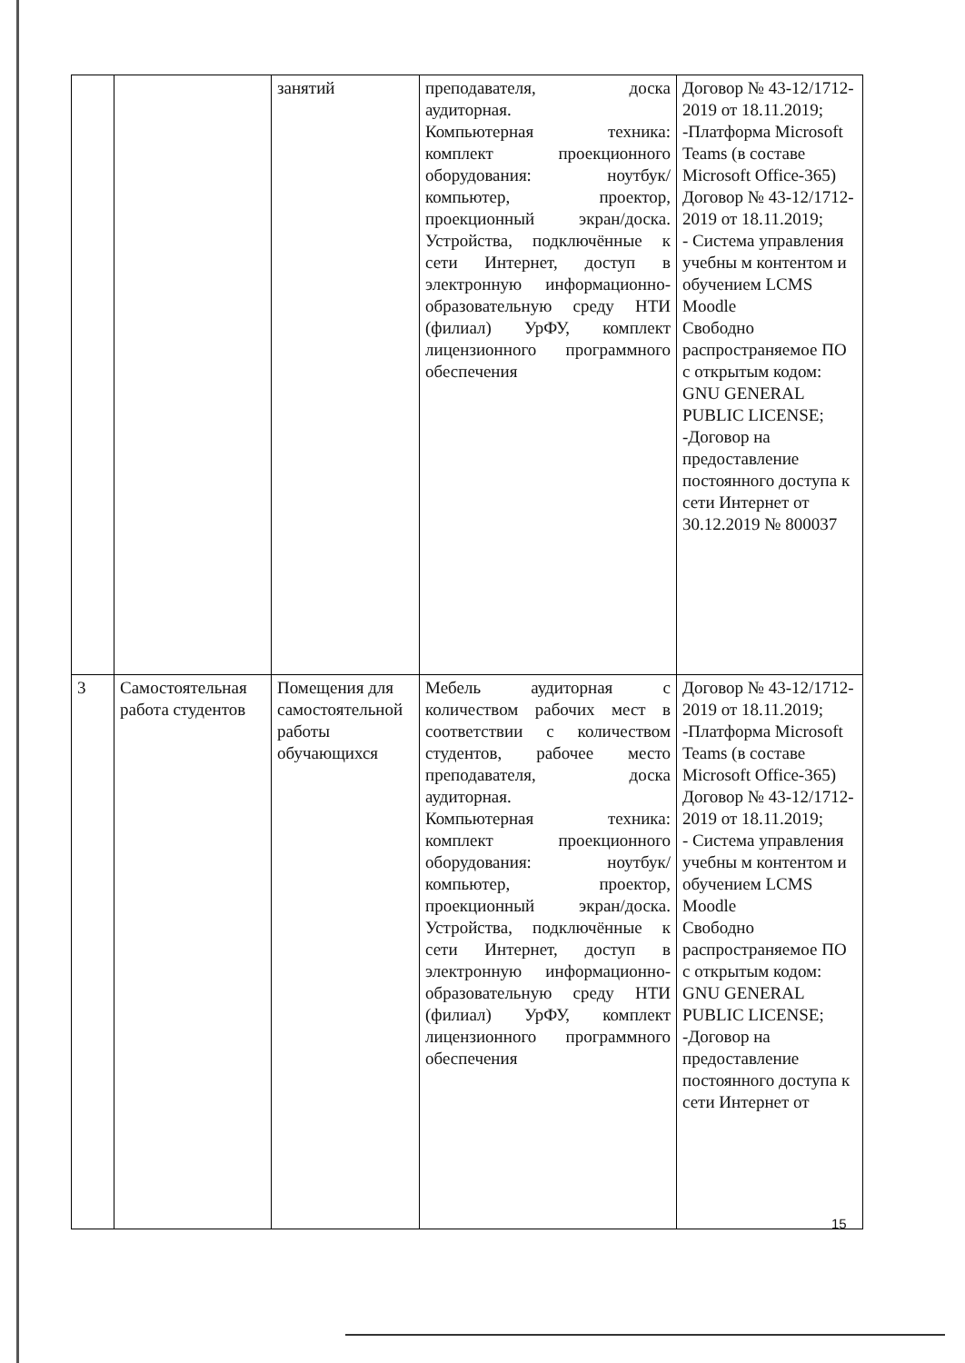| | | занятий | преподавателя, доска аудиторная. Компьютерная техника: комплект проекционного оборудования: ноутбук/компьютер, проектор, проекционный экран/доска. Устройства, подключённые к сети Интернет, доступ в электронную информационно-образовательную среду НТИ (филиал) УрФУ, комплект лицензионного программного обеспечения | Договор № 43-12/1712-2019 от 18.11.2019; -Платформа Microsoft Teams (в составе Microsoft Office-365) Договор № 43-12/1712-2019 от 18.11.2019; - Система управления учебны м контентом и обучением LCMS Moodle Свободно распространяемое ПО с открытым кодом: GNU GENERAL PUBLIC LICENSE; -Договор на предоставление постоянного доступа к сети Интернет от 30.12.2019 № 800037 |
| 3 | Самостоятельная работа студентов | Помещения для самостоятельной работы обучающихся | Мебель аудиторная с количеством рабочих мест в соответствии с количеством студентов, рабочее место преподавателя, доска аудиторная. Компьютерная техника: комплект проекционного оборудования: ноутбук/компьютер, проектор, проекционный экран/доска. Устройства, подключённые к сети Интернет, доступ в электронную информационно-образовательную среду НТИ (филиал) УрФУ, комплект лицензионного программного обеспечения | Договор № 43-12/1712-2019 от 18.11.2019; -Платформа Microsoft Teams (в составе Microsoft Office-365) Договор № 43-12/1712-2019 от 18.11.2019; - Система управления учебны м контентом и обучением LCMS Moodle Свободно распространяемое ПО с открытым кодом: GNU GENERAL PUBLIC LICENSE; -Договор на предоставление постоянного доступа к сети Интернет от |
15